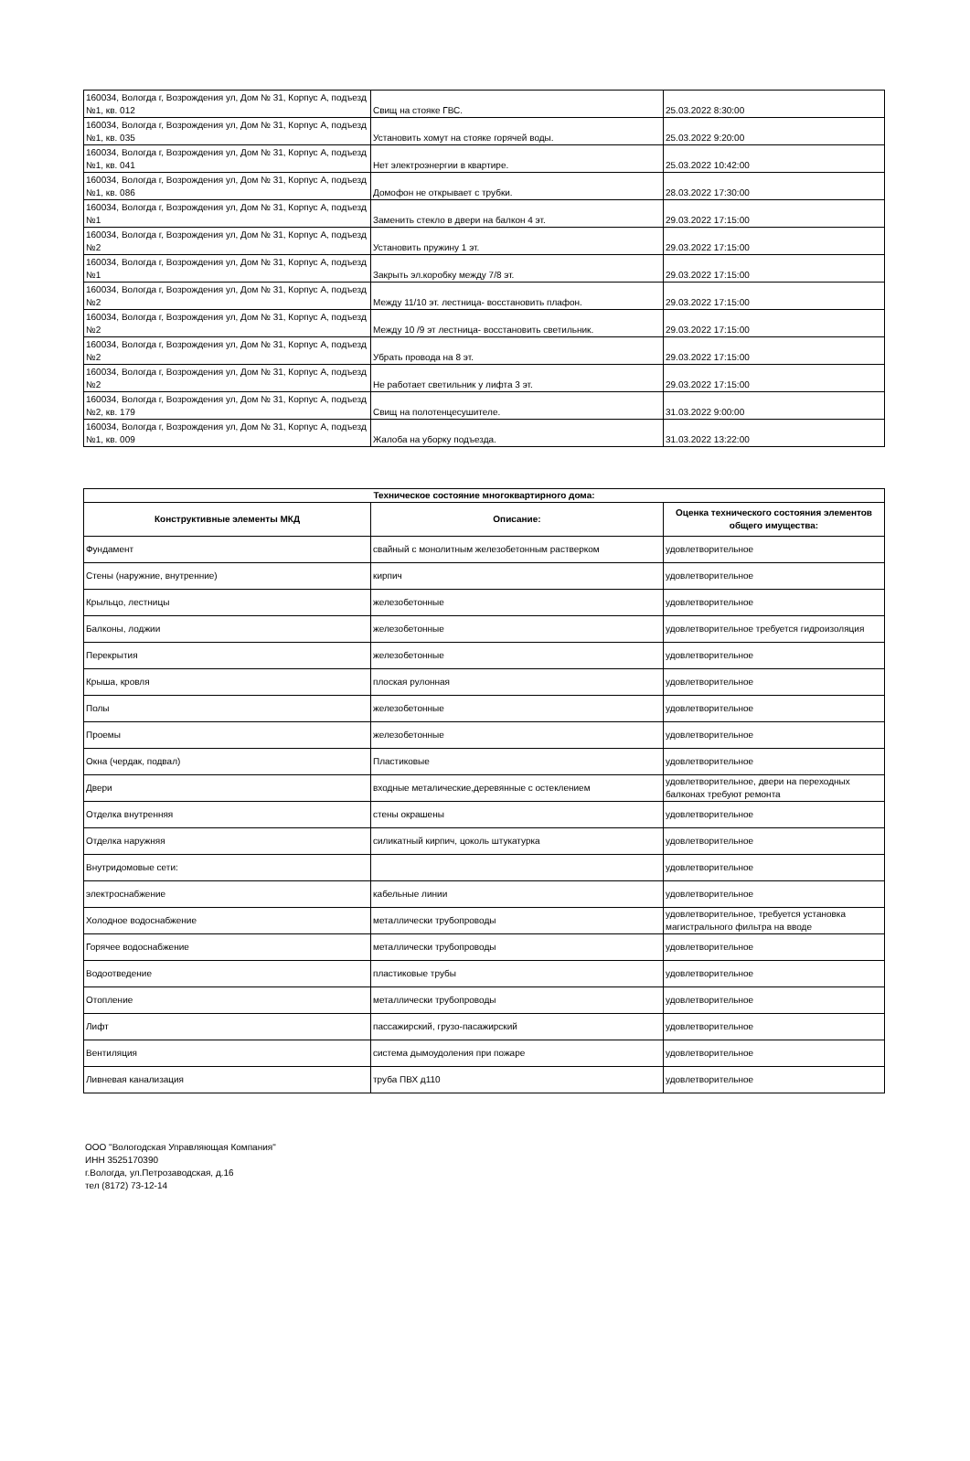| 160034, Вологда г, Возрождения ул, Дом № 31, Корпус А, подъезд №1, кв. 012 | Свищ на стояке ГВС. | 25.03.2022 8:30:00 |
| 160034, Вологда г, Возрождения ул, Дом № 31, Корпус А, подъезд №1, кв. 035 | Установить хомут на стояке горячей воды. | 25.03.2022 9:20:00 |
| 160034, Вологда г, Возрождения ул, Дом № 31, Корпус А, подъезд №1, кв. 041 | Нет электроэнергии в квартире. | 25.03.2022 10:42:00 |
| 160034, Вологда г, Возрождения ул, Дом № 31, Корпус А, подъезд №1, кв. 086 | Домофон не открывает с трубки. | 28.03.2022 17:30:00 |
| 160034, Вологда г, Возрождения ул, Дом № 31, Корпус А, подъезд №1 | Заменить стекло в двери на балкон 4 эт. | 29.03.2022 17:15:00 |
| 160034, Вологда г, Возрождения ул, Дом № 31, Корпус А, подъезд №2 | Установить пружину 1 эт. | 29.03.2022 17:15:00 |
| 160034, Вологда г, Возрождения ул, Дом № 31, Корпус А, подъезд №1 | Закрыть эл.коробку между 7/8 эт. | 29.03.2022 17:15:00 |
| 160034, Вологда г, Возрождения ул, Дом № 31, Корпус А, подъезд №2 | Между 11/10 эт. лестница- восстановить плафон. | 29.03.2022 17:15:00 |
| 160034, Вологда г, Возрождения ул, Дом № 31, Корпус А, подъезд №2 | Между 10 /9 эт лестница- восстановить светильник. | 29.03.2022 17:15:00 |
| 160034, Вологда г, Возрождения ул, Дом № 31, Корпус А, подъезд №2 | Убрать провода на 8 эт. | 29.03.2022 17:15:00 |
| 160034, Вологда г, Возрождения ул, Дом № 31, Корпус А, подъезд №2 | Не работает светильник у лифта 3 эт. | 29.03.2022 17:15:00 |
| 160034, Вологда г, Возрождения ул, Дом № 31, Корпус А, подъезд №2, кв. 179 | Свищ на полотенцесушителе. | 31.03.2022 9:00:00 |
| 160034, Вологда г, Возрождения ул, Дом № 31, Корпус А, подъезд №1, кв. 009 | Жалоба на уборку подъезда. | 31.03.2022 13:22:00 |
| Техническое состояние многоквартирного дома: | | |
| --- | --- | --- |
| Конструктивные элементы МКД | Описание: | Оценка технического состояния элементов общего имущества: |
| Фундамент | свайный с монолитным железобетонным растверком | удовлетворительное |
| Стены (наружние, внутренние) | кирпич | удовлетворительное |
| Крыльцо, лестницы | железобетонные | удовлетворительное |
| Балконы, лоджии | железобетонные | удовлетворительное требуется гидроизоляция |
| Перекрытия | железобетонные | удовлетворительное |
| Крыша, кровля | плоская рулонная | удовлетворительное |
| Полы | железобетонные | удовлетворительное |
| Проемы | железобетонные | удовлетворительное |
| Окна (чердак, подвал) | Пластиковые | удовлетворительное |
| Двери | входные металические,деревянные с остеклением | удовлетворительное, двери на переходных балконах требуют ремонта |
| Отделка внутренняя | стены окрашены | удовлетворительное |
| Отделка наружняя | силикатный кирпич, цоколь штукатурка | удовлетворительное |
| Внутридомовые сети: | | удовлетворительное |
| электроснабжение | кабельные линии | удовлетворительное |
| Холодное водоснабжение | металлически трубопроводы | удовлетворительное, требуется установка магистрального фильтра на вводе |
| Горячее водоснабжение | металлически трубопроводы | удовлетворительное |
| Водоотведение | пластиковые трубы | удовлетворительное |
| Отопление | металлически трубопроводы | удовлетворительное |
| Лифт | пассажирский, грузо-пасажирский | удовлетворительное |
| Вентиляция | система дымоудоления при пожаре | удовлетворительное |
| Ливневая канализация | труба ПВХ д110 | удовлетворительное |
ООО "Вологодская Управляющая Компания"
ИНН 3525170390
г.Вологда, ул.Петрозаводская, д.16
тел (8172) 73-12-14